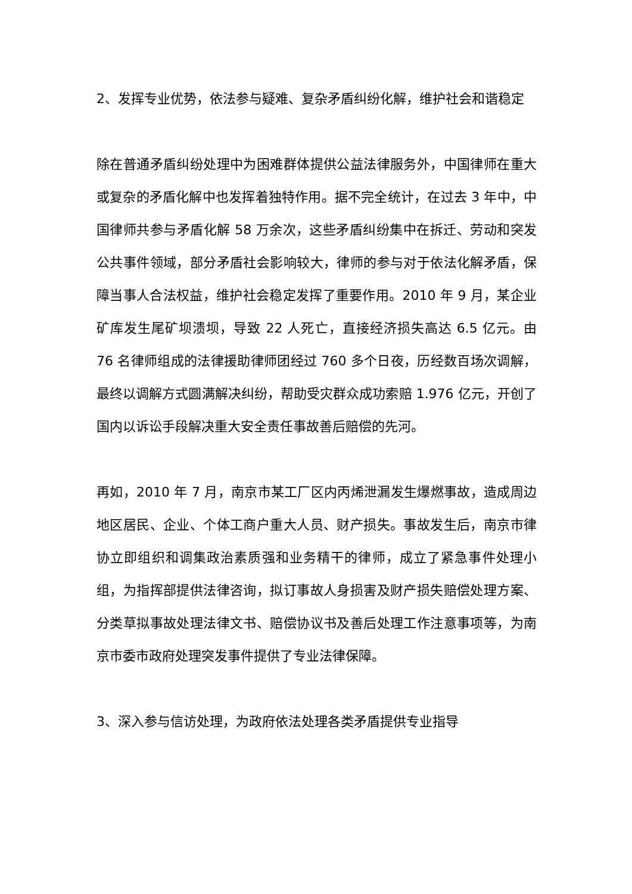2、发挥专业优势，依法参与疑难、复杂矛盾纠纷化解，维护社会和谐稳定
除在普通矛盾纠纷处理中为困难群体提供公益法律服务外，中国律师在重大或复杂的矛盾化解中也发挥着独特作用。据不完全统计，在过去 3 年中，中国律师共参与矛盾化解 58 万余次，这些矛盾纠纷集中在拆迁、劳动和突发公共事件领域，部分矛盾社会影响较大，律师的参与对于依法化解矛盾，保障当事人合法权益，维护社会稳定发挥了重要作用。2010 年 9 月，某企业矿库发生尾矿坝溃坝，导致 22 人死亡，直接经济损失高达 6.5 亿元。由 76 名律师组成的法律援助律师团经过 760 多个日夜，历经数百场次调解，最终以调解方式圆满解决纠纷，帮助受灾群众成功索赔 1.976 亿元，开创了国内以诉讼手段解决重大安全责任事故善后赔偿的先河。
再如，2010 年 7 月，南京市某工厂区内丙烯泄漏发生爆燃事故，造成周边地区居民、企业、个体工商户重大人员、财产损失。事故发生后，南京市律协立即组织和调集政治素质强和业务精干的律师，成立了紧急事件处理小组，为指挥部提供法律咨询，拟订事故人身损害及财产损失赔偿处理方案、分类草拟事故处理法律文书、赔偿协议书及善后处理工作注意事项等，为南京市委市政府处理突发事件提供了专业法律保障。
3、深入参与信访处理，为政府依法处理各类矛盾提供专业指导